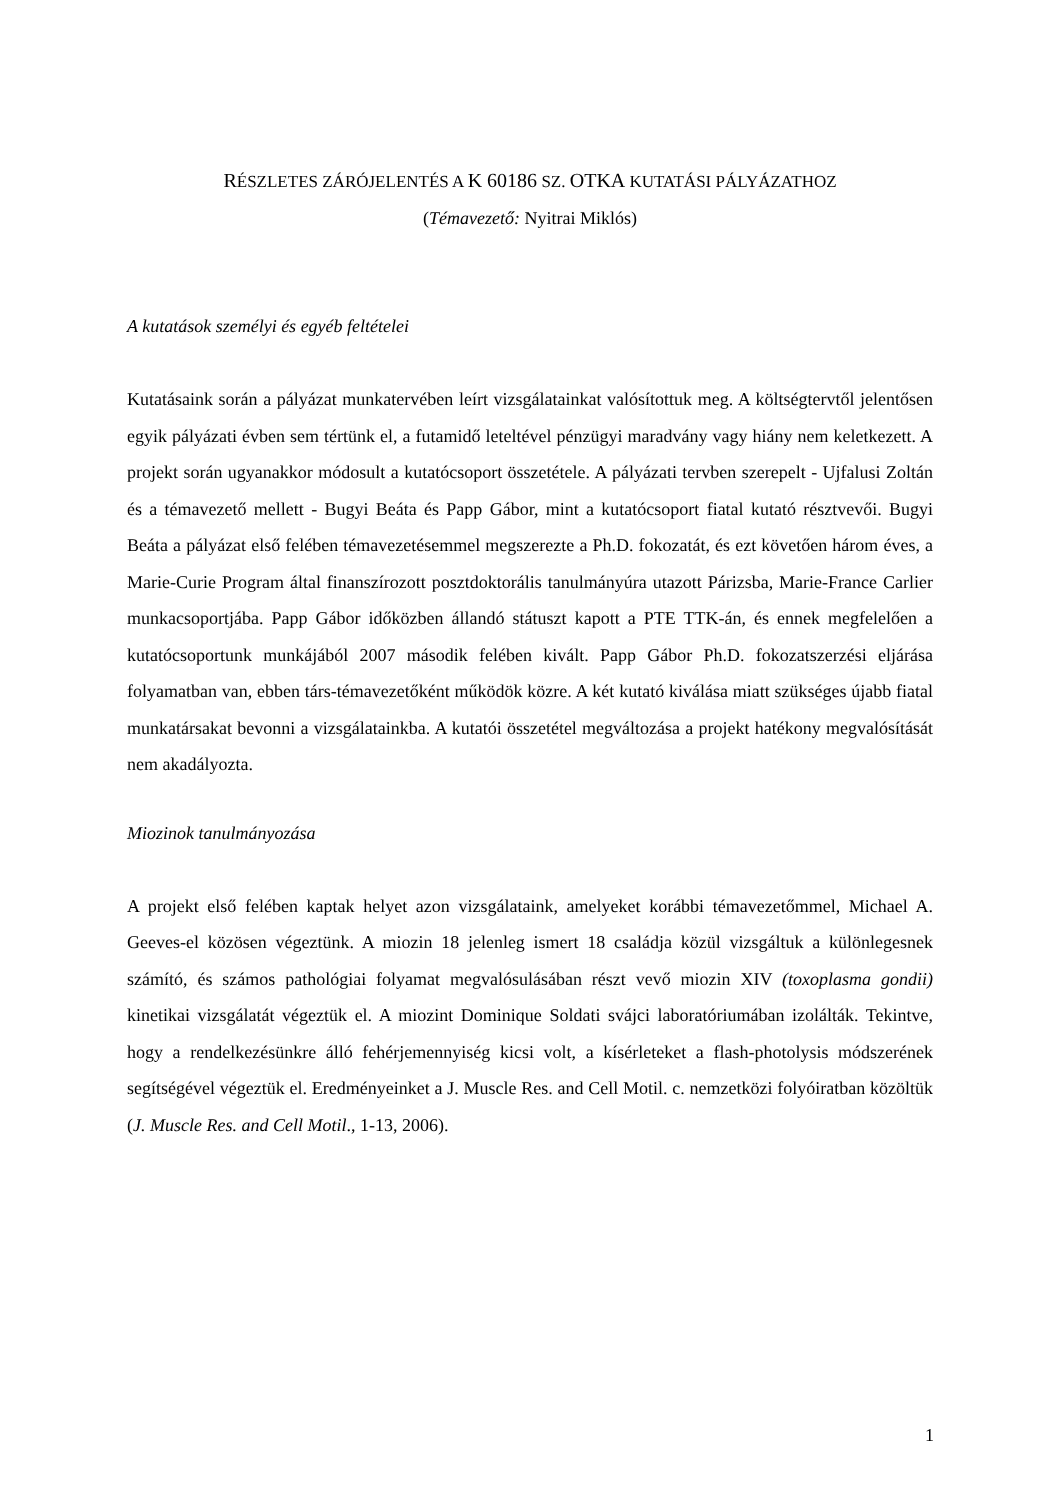RÉSZLETES ZÁRÓJELENTÉS A K 60186 SZ. OTKA KUTATÁSI PÁLYÁZATHOZ
(Témavezető: Nyitrai Miklós)
A kutatások személyi és egyéb feltételei
Kutatásaink során a pályázat munkatervében leírt vizsgálatainkat valósítottuk meg. A költségtervtől jelentősen egyik pályázati évben sem tértünk el, a futamidő leteltével pénzügyi maradvány vagy hiány nem keletkezett. A projekt során ugyanakkor módosult a kutatócsoport összetétele. A pályázati tervben szerepelt - Ujfalusi Zoltán és a témavezető mellett - Bugyi Beáta és Papp Gábor, mint a kutatócsoport fiatal kutató résztvevői. Bugyi Beáta a pályázat első felében témavezetésemmel megszerezte a Ph.D. fokozatát, és ezt követően három éves, a Marie-Curie Program által finanszírozott posztdoktorális tanulmányúra utazott Párizsba, Marie-France Carlier munkacsoportjába. Papp Gábor időközben állandó státuszt kapott a PTE TTK-án, és ennek megfelelően a kutatócsoportunk munkájából 2007 második felében kivált. Papp Gábor Ph.D. fokozatszerzési eljárása folyamatban van, ebben társ-témavezetőként működök közre. A két kutató kiválása miatt szükséges újabb fiatal munkatársakat bevonni a vizsgálatainkba. A kutatói összetétel megváltozása a projekt hatékony megvalósítását nem akadályozta.
Miozinok tanulmányozása
A projekt első felében kaptak helyet azon vizsgálataink, amelyeket korábbi témavezetőmmel, Michael A. Geeves-el közösen végeztünk. A miozin 18 jelenleg ismert 18 családja közül vizsgáltuk a különlegesnek számító, és számos pathológiai folyamat megvalósulásában részt vevő miozin XIV (toxoplasma gondii) kinetikai vizsgálatát végeztük el. A miozint Dominique Soldati svájci laboratóriumában izolálták. Tekintve, hogy a rendelkezésünkre álló fehérjemennyiség kicsi volt, a kísérleteket a flash-photolysis módszerének segítségével végeztük el. Eredményeinket a J. Muscle Res. and Cell Motil. c. nemzetközi folyóiratban közöltük (J. Muscle Res. and Cell Motil., 1-13, 2006).
1